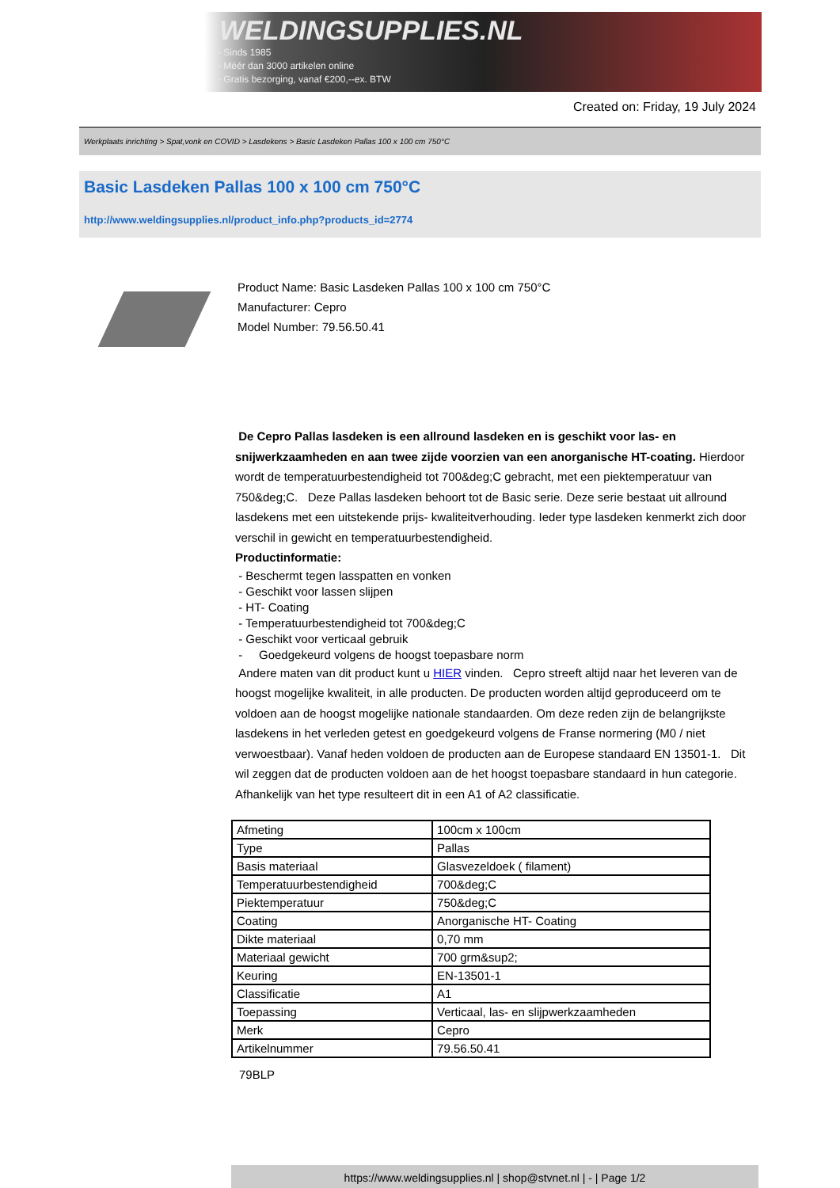WELDINGSUPPLIES.NL
- Sinds 1985
- Méér dan 3000 artikelen online
- Gratis bezorging, vanaf €200,--ex. BTW
Created on: Friday, 19 July 2024
Werkplaats inrichting > Spat,vonk en COVID > Lasdekens > Basic Lasdeken Pallas 100 x 100 cm 750°C
Basic Lasdeken Pallas 100 x 100 cm 750°C
http://www.weldingsupplies.nl/product_info.php?products_id=2774
Product Name: Basic Lasdeken Pallas 100 x 100 cm 750°C
Manufacturer: Cepro
Model Number: 79.56.50.41
De Cepro Pallas lasdeken is een allround lasdeken en is geschikt voor las- en snijwerkzaamheden en aan twee zijde voorzien van een anorganische HT-coating. Hierdoor wordt de temperatuurbestendigheid tot 700&deg;C gebracht, met een piektemperatuur van 750&deg;C. Deze Pallas lasdeken behoort tot de Basic serie. Deze serie bestaat uit allround lasdekens met een uitstekende prijs- kwaliteitverhouding. Ieder type lasdeken kenmerkt zich door verschil in gewicht en temperatuurbestendigheid.
Productinformatie:
- Beschermt tegen lasspatten en vonken
- Geschikt voor lassen slijpen
- HT- Coating
- Temperatuurbestendigheid tot 700&deg;C
- Geschikt voor verticaal gebruik
- Goedgekeurd volgens de hoogst toepasbare norm
Andere maten van dit product kunt u HIER vinden. Cepro streeft altijd naar het leveren van de hoogst mogelijke kwaliteit, in alle producten. De producten worden altijd geproduceerd om te voldoen aan de hoogst mogelijke nationale standaarden. Om deze reden zijn de belangrijkste lasdekens in het verleden getest en goedgekeurd volgens de Franse normering (M0 / niet verwoestbaar). Vanaf heden voldoen de producten aan de Europese standaard EN 13501-1. Dit wil zeggen dat de producten voldoen aan de het hoogst toepasbare standaard in hun categorie. Afhankelijk van het type resulteert dit in een A1 of A2 classificatie.
| Afmeting | 100cm x 100cm |
| Type | Pallas |
| Basis materiaal | Glasvezeldoek ( filament) |
| Temperatuurbestendigheid | 700&deg;C |
| Piektemperatuur | 750&deg;C |
| Coating | Anorganische HT- Coating |
| Dikte materiaal | 0,70 mm |
| Materiaal gewicht | 700 grm&sup2; |
| Keuring | EN-13501-1 |
| Classificatie | A1 |
| Toepassing | Verticaal, las- en slijpwerkzaamheden |
| Merk | Cepro |
| Artikelnummer | 79.56.50.41 |
79BLP
https://www.weldingsupplies.nl | shop@stvnet.nl | - | Page 1/2